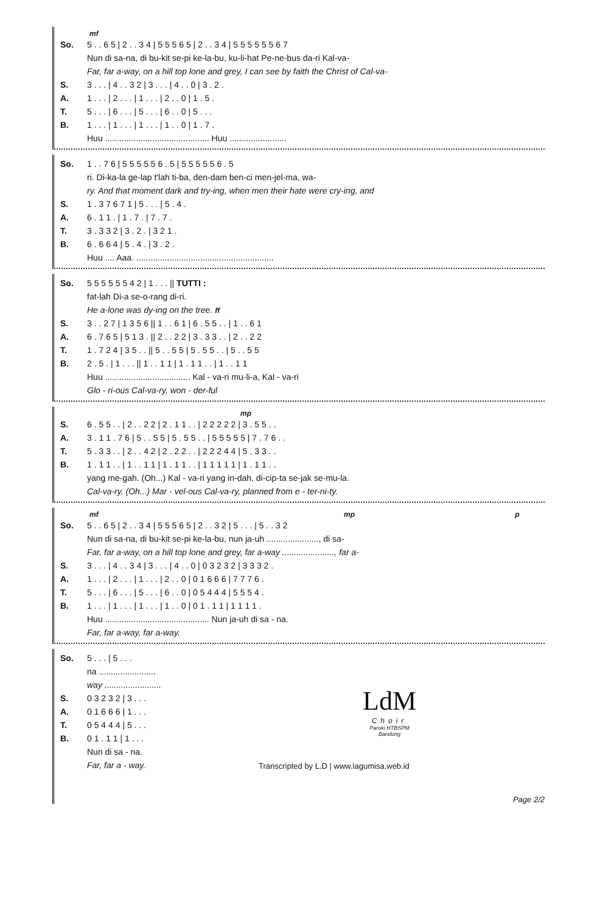mf
| So. | 5 . . 6 5 / 2 . . 3 4 / 5 5 5 6 5 / 2 . . 3 4 / 5 5 5 5 5 5 6 7 |
| | Nun di sa-na, di bu-kit se-pi ke-la-bu, ku-li-hat Pe-ne-bus da-ri Kal-va- |
| | Far, far a-way, on a hill top lone and grey, I can see by faith the Christ of Cal-va- |
| S. | 3 . . . / 4 . . 3 2 / 3 . . . / 4 . . 0 / 3 . 2 . |
| A. | 1 . . . / 2 . . . / 1 . . . / 2 . . 0 / 1 . 5 . |
| T. | 5 . . . / 6 . . . / 5 . . . / 6 . . 0 / 5 . . . |
| B. | 1 . . . / 1 . . . / 1 . . . / 1 . . 0 / 1 . 7 . |
| | Huu ............................................ Huu ........................ |
| So. | 1 . . 7 6 / 5 5 5 5 5 6 . 5 / 5 5 5 5 5 6 . 5 |
| | ri. Di-ka-la ge-lap t'lah ti-ba, den-dam ben-ci men-jel-ma, wa- |
| | ry. And that moment dark and try-ing, when men their hate were cry-ing, and |
| S. | 1 . 3 7 6 7 1 / 5 . . . / 5 . 4 . |
| A. | 6 . 1 1 . / 1 . 7 . / 7 . 7 . |
| T. | 3 . 3 3 2 / 3 . 2 . / 3 2 1 . |
| B. | 6 . 6 6 4 / 5 . 4 . / 3 . 2 . |
| | Huu .... Aaa. .......................................................... |
| So. | 5 5 5 5 5 5 4 2 / 1 . . . // TUTTI : |
| | fat-lah Di-a se-o-rang di-ri. |
| | He a-lone was dy-ing on the tree. ff |
| S. | 3 . . 2 7 / 1 3 5 6 // 1 . . 6 1 / 6 . 5 5 . . / 1 . . 6 1 |
| A. | 6 . 7 6 5 / 5 1 3 . // 2 . . 2 2 / 3 . 3 3 . . / 2 . . 2 2 |
| T. | 1 . 7 2 4 / 3 5 . . // 5 . . 5 5 / 5 . 5 5 . . / 5 . . 5 5 |
| B. | 2 . 5 . / 1 . . . // 1 . . 1 1 / 1 . 1 1 . . / 1 . . 1 1 |
| | Huu .................................... Kal - va-ri mu-li-a, Kal - va-ri |
| | Glo - ri-ous Cal-va-ry, won - der-ful |
mp
| S. | 6 . 5 5 . . / 2 . . 2 2 / 2 . 1 1 . . / 2 2 2 2 2 / 3 . 5 5 . . |
| A. | 3 . 1 1 . 7 6 / 5 . . 5 5 / 5 . 5 5 . . / 5 5 5 5 5 / 7 . 7 6 . . |
| T. | 5 . 3 3 . . / 2 . . 4 2 / 2 . 2 2 . . / 2 2 2 4 4 / 5 . 3 3 . . |
| B. | 1 . 1 1 . . / 1 . . 1 1 / 1 . 1 1 . . / 1 1 1 1 1 / 1 . 1 1 . . |
| | yang me-gah. (Oh...) Kal - va-ri yang in-dah, di-cip-ta se-jak se-mu-la. |
| | Cal-va-ry. (Oh...) Mar - vel-ous Cal-va-ry, planned from e - ter-ni-ty. |
mf mp p
| So. | 5 . . 6 5 / 2 . . 3 4 / 5 5 5 6 5 / 2 . . 3 2 / 5 . . . / 5 . . 3 2 |
| | Nun di sa-na, di bu-kit se-pi ke-la-bu, nun ja-uh ......................, di sa- |
| | Far, far a-way, on a hill top lone and grey, far a-way ......................, far a- |
| S. | 3 . . . / 4 . . 3 4 / 3 . . . / 4 . . 0 / 0 3 2 3 2 / 3 3 3 2 . |
| A. | 1 . . . / 2 . . . / 1 . . . / 2 . . 0 / 0 1 6 6 6 / 7 7 7 6 . |
| T. | 5 . . . / 6 . . . / 5 . . . / 6 . . 0 / 0 5 4 4 4 / 5 5 5 4 . |
| B. | 1 . . . / 1 . . . / 1 . . . / 1 . . 0 / 0 1 . 1 1 / 1 1 1 1 . |
| | Huu ............................................ Nun ja-uh di sa - na. |
| | Far, far a-way, far a-way. |
| So. | 5 . . . / 5 . . . |
| | na ........................ |
| | way ........................ |
| S. | 0 3 2 3 2 / 3 . . . |
| A. | 0 1 6 6 6 / 1 . . . |
| T. | 0 5 4 4 4 / 5 . . . |
| B. | 0 1 . 1 1 / 1 . . . |
| | Nun di sa - na. |
| | Far, far a - way. |
LdM
Choir
Paroki HTBSPM
Bandung
Transcripted by L.D | www.lagumisa.web.id
Page 2/2